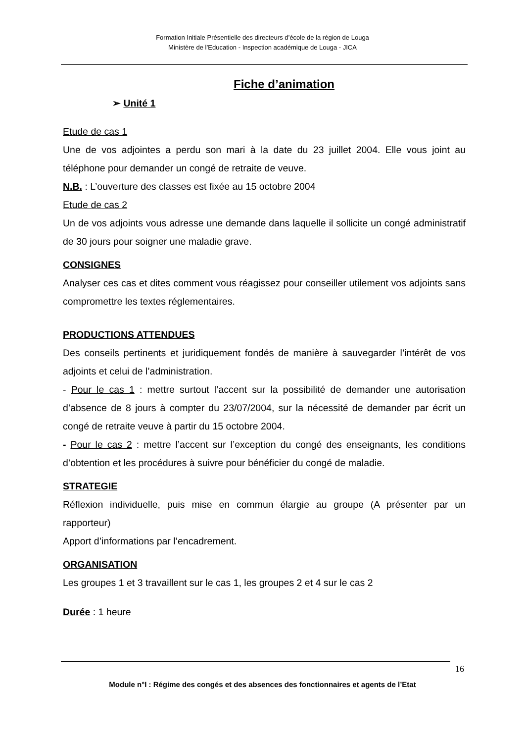Formation Initiale Présentielle des directeurs d’école de la région de Louga
Ministère de l’Education - Inspection académique de Louga - JICA
Fiche d’animation
➢ Unité 1
Etude de cas 1
Une de vos adjointes a perdu son mari à la date du 23 juillet 2004. Elle vous joint au téléphone pour demander un congé de retraite de veuve.
N.B. : L’ouverture des classes est fixée au 15 octobre 2004
Etude de cas 2
Un de vos adjoints vous adresse une demande dans laquelle il sollicite un congé administratif de 30 jours pour soigner une maladie grave.
CONSIGNES
Analyser ces cas et dites comment vous réagissez pour conseiller utilement vos adjoints sans compromettre les textes réglementaires.
PRODUCTIONS ATTENDUES
Des conseils pertinents et juridiquement fondés de manière à sauvegarder l’intérêt de vos adjoints et celui de l’administration.
- Pour le cas 1 : mettre surtout l’accent sur la possibilité de demander une autorisation d’absence de 8 jours à compter du 23/07/2004, sur la nécessité de demander par écrit un congé de retraite veuve à partir du 15 octobre 2004.
- Pour le cas 2 : mettre l’accent sur l’exception du congé des enseignants, les conditions d’obtention et les procédures à suivre pour bénéficier du congé de maladie.
STRATEGIE
Réflexion individuelle, puis mise en commun élargie au groupe (A présenter par un rapporteur)
Apport d’informations par l’encadrement.
ORGANISATION
Les groupes 1 et 3 travaillent sur le cas 1, les groupes 2 et 4 sur le cas 2
Durée : 1 heure
16
Module n°I : Régime des congés et des absences des fonctionnaires et agents de l’Etat